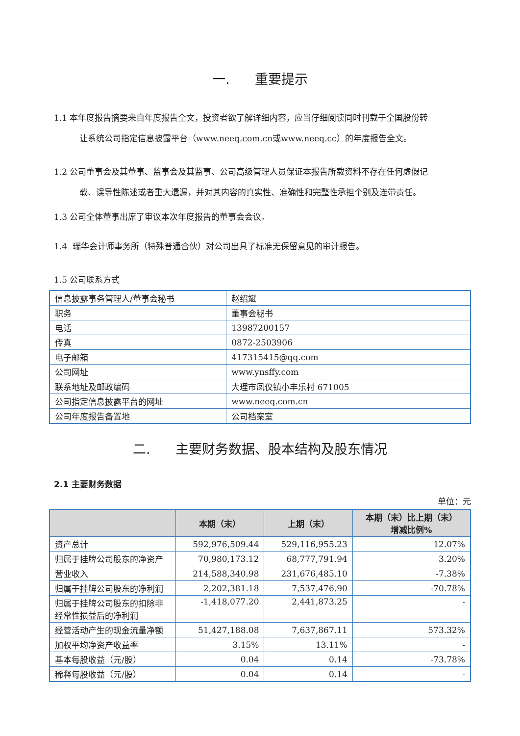一. 重要提示
1.1 本年度报告摘要来自年度报告全文，投资者欲了解详细内容，应当仔细阅读同时刊载于全国股份转
让系统公司指定信息披露平台（www.neeq.com.cn或www.neeq.cc）的年度报告全文。
1.2 公司董事会及其董事、监事会及其监事、公司高级管理人员保证本报告所载资料不存在任何虚假记
载、误导性陈述或者重大遗漏，并对其内容的真实性、准确性和完整性承担个别及连带责任。
1.3 公司全体董事出席了审议本次年度报告的董事会会议。
1.4 瑞华会计师事务所（特殊普通合伙）对公司出具了标准无保留意见的审计报告。
1.5 公司联系方式
| 信息披露事务管理人/董事会秘书 | 赵绍斌 |
| 职务 | 董事会秘书 |
| 电话 | 13987200157 |
| 传真 | 0872-2503906 |
| 电子邮箱 | 417315415@qq.com |
| 公司网址 | www.ynsffy.com |
| 联系地址及邮政编码 | 大理市凤仪镇小丰乐村 671005 |
| 公司指定信息披露平台的网址 | www.neeq.com.cn |
| 公司年度报告备置地 | 公司档案室 |
二. 主要财务数据、股本结构及股东情况
2.1 主要财务数据
单位：元
| | 本期（末） | 上期（末） | 本期（末）比上期（末） 增减比例% |
| --- | --- | --- | --- |
| 资产总计 | 592,976,509.44 | 529,116,955.23 | 12.07% |
| 归属于挂牌公司股东的净资产 | 70,980,173.12 | 68,777,791.94 | 3.20% |
| 营业收入 | 214,588,340.98 | 231,676,485.10 | -7.38% |
| 归属于挂牌公司股东的净利润 | 2,202,381.18 | 7,537,476.90 | -70.78% |
| 归属于挂牌公司股东的扣除非经常性损益后的净利润 | -1,418,077.20 | 2,441,873.25 | - |
| 经营活动产生的现金流量净额 | 51,427,188.08 | 7,637,867.11 | 573.32% |
| 加权平均净资产收益率 | 3.15% | 13.11% | - |
| 基本每股收益（元/股） | 0.04 | 0.14 | -73.78% |
| 稀释每股收益（元/股） | 0.04 | 0.14 | - |